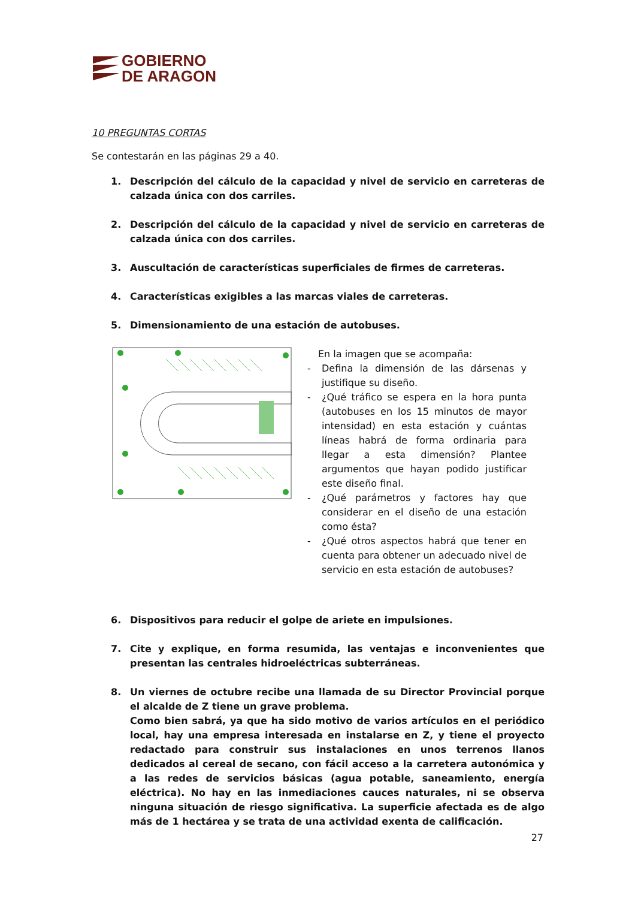GOBIERNO
DE ARAGON
10 PREGUNTAS CORTAS
Se contestarán en las páginas 29 a 40.
1. Descripción del cálculo de la capacidad y nivel de servicio en carreteras de calzada única con dos carriles.
2. Descripción del cálculo de la capacidad y nivel de servicio en carreteras de calzada única con dos carriles.
3. Auscultación de características superficiales de firmes de carreteras.
4. Características exigibles a las marcas viales de carreteras.
5. Dimensionamiento de una estación de autobuses.
En la imagen que se acompaña:
- Defina la dimensión de las dársenas y justifique su diseño.
- ¿Qué tráfico se espera en la hora punta (autobuses en los 15 minutos de mayor intensidad) en esta estación y cuántas líneas habrá de forma ordinaria para llegar a esta dimensión? Plantee argumentos que hayan podido justificar este diseño final.
- ¿Qué parámetros y factores hay que considerar en el diseño de una estación como ésta?
- ¿Qué otros aspectos habrá que tener en cuenta para obtener un adecuado nivel de servicio en esta estación de autobuses?
6. Dispositivos para reducir el golpe de ariete en impulsiones.
7. Cite y explique, en forma resumida, las ventajas e inconvenientes que presentan las centrales hidroeléctricas subterráneas.
8. Un viernes de octubre recibe una llamada de su Director Provincial porque el alcalde de Z tiene un grave problema.
Como bien sabrá, ya que ha sido motivo de varios artículos en el periódico local, hay una empresa interesada en instalarse en Z, y tiene el proyecto redactado para construir sus instalaciones en unos terrenos llanos dedicados al cereal de secano, con fácil acceso a la carretera autonómica y a las redes de servicios básicas (agua potable, saneamiento, energía eléctrica). No hay en las inmediaciones cauces naturales, ni se observa ninguna situación de riesgo significativa. La superficie afectada es de algo más de 1 hectárea y se trata de una actividad exenta de calificación.
27